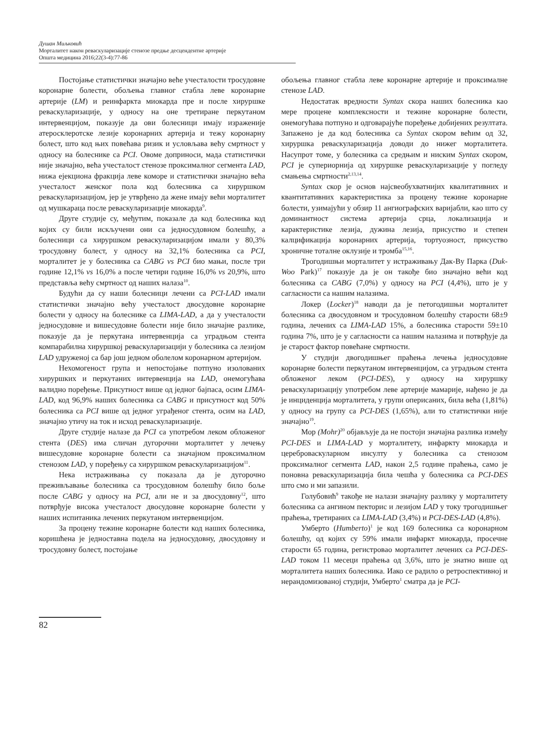Душан Миљковић
Морталитет након реваскуларизације стенозе предње десцендентне артерије
Општа медицина 2016;22(3-4):77-86
Постојање статистички значајно веће учесталости тросудовне коронарне болести, обољења главног стабла леве коронарне артерије (LM) и реинфаркта миокарда пре и после хируршке реваскуларизације, у односу на оне третиране перкутаном интервенцијом, показује да ови болесници имају израженије атеросклеротске лезије коронарних артерија и тежу коронарну болест, што код њих повећава ризик и условљава већу смртност у односу на болеснике са PCI. Овоме доприноси, мада статистички није значајно, већа учесталост стенозе проксималног сегмента LAD, нижа ејекциона фракција леве коморе и статистички значајно већа учесталост женског пола код болесника са хируршком реваскуларизацијом, јер је утврђено да жене имају већи морталитет од мушкараца после реваскуларизације миокарда<sup>9</sup>.
Друге студије су, међутим, показале да код болесника код којих су били искључени они са једносудовном болешћу, а болесници са хируршком реваскуларизацијом имали у 80,3% тросудовну болест, у односу на 32,1% болесника са PCI, морталитет је у болесника са CABG vs PCI био мањи, после три године 12,1% vs 16,0% а после четири године 16,0% vs 20,9%, што представља већу смртност од наших налаза<sup>10</sup>.
Будући да су наши болесници лечени са PCI-LAD имали статистички значајно већу учесталост двосудовне коронарне болести у односу на болеснике са LIMA-LAD, а да у учесталости једносудовне и вишесудовне болести није било значајне разлике, показује да је перкутана интервенција са уградњом стента компарабилна хируршкој реваскуларизацији у болесника са лезијом LAD удруженој са бар још једном оболелом коронарном артеријом.
Нехомогеност група и непостојање потпуно изолованих хируршких и перкутаних интервенција на LAD, онемогућава валидно поређење. Присутност више од једног бајпаса, осим LIMA-LAD, код 96,9% наших болесника са CABG и присутност код 50% болесника са PCI више од једног уграђеног стента, осим на LAD, значајно утичу на ток и исход реваскуларизације.
Друге студије налазе да PCI са употребом леком обложеног стента (DES) има сличан дугорочни морталитет у лечењу вишесудовне коронарне болести са значајном проксималном стенозом LAD, у поређењу са хируршком реваскуларизацијом<sup>11</sup>.
Нека истраживања су показала да је дугорочно преживљавање болесника са тросудовном болешћу било боље после CABG у односу на PCI, али не и за двосудовну<sup>12</sup>, што потврђује висока учесталост двосудовне коронарне болести у наших испитаника лечених перкутаном интервенцијом.
За процену тежине коронарне болести код наших болесника, коришћена је једноставна подела на једносудовну, двосудовну и тросудовну болест, постојање
обољења главног стабла леве коронарне артерије и проксималне стенозе LAD.
Недостатак вредности Syntax скора наших болесника као мере процене комплексности и тежине коронарне болести, онемогућава потпуно и одговарајуће поређење добијених резултата. Запажено је да код болесника са Syntax скором већим од 32, хируршка реваскуларизација доводи до нижег морталитета. Насупрот томе, у болесника са средњим и ниским Syntax скором, PCI је супериорнија од хируршке реваскуларизације у погледу смањења смртности<sup>2,13,14</sup>.
Syntax скор је основ најсвеобухватнијих квалитативних и квантитативних карактеристика за процену тежине коронарне болести, узимајући у обзир 11 ангиографских варијабли, као што су доминантност система артерија срца, локализација и карактеристике лезија, дужина лезија, присуство и степен калцификација коронарних артерија, тортуозност, присуство хроничне тоталне оклузије и тромба<sup>15,16</sup>.
Трогодишњи морталитет у истраживању Дак-Ву Парка (Duk-Woo Park)<sup>17</sup> показује да је он такође био значајно већи код болесника са CABG (7,0%) у односу на PCI (4,4%), што је у сагласности са нашим налазима.
Локер (Locker)<sup>18</sup> наводи да је петогодишњи морталитет болесника са двосудовном и тросудовном болешћу старости 68±9 година, лечених са LIMA-LAD 15%, а болесника старости 59±10 година 7%, што је у сагласности са нашим налазима и потврђује да је старост фактор повећане смртности.
У студији двогодишњег праћења лечења једносудовне коронарне болести перкутаном интервенцијом, са уградњом стента обложеног леком (PCI-DES), у односу на хируршку реваскуларизацију употребом леве артерије мамарије, нађено је да је инциденција морталитета, у групи оперисаних, била већа (1,81%) у односу на групу са PCI-DES (1,65%), али то статистички није значајно<sup>19</sup>.
Мор (Mohr)<sup>20</sup> објављује да не постоји значајна разлика између PCI-DES и LIMA-LAD у морталитету, инфаркту миокарда и цереброваскуларном инсулту у болесника са стенозом проксималног сегмента LAD, након 2,5 године праћења, само је поновна реваскуларизација била чешћа у болесника са PCI-DES што смо и ми запазили.
Голубовић<sup>9</sup> такође не налази значајну разлику у морталитету болесника са ангином пекторис и лезијом LAD у току трогодишњег праћења, третираних са LIMA-LAD (3,4%) и PCI-DES-LAD (4,8%).
Умберто (Humberto)<sup>1</sup> је код 169 болесника са коронарном болешћу, од којих су 59% имали инфаркт миокарда, просечне старости 65 година, регистровао морталитет лечених са PCI-DES-LAD током 11 месеци праћења од 3,6%, што је знатно више од морталитета наших болесника. Иако се радило о ретроспективној и нерандомизованој студији, Умберто<sup>1</sup> сматра да је PCI-
82